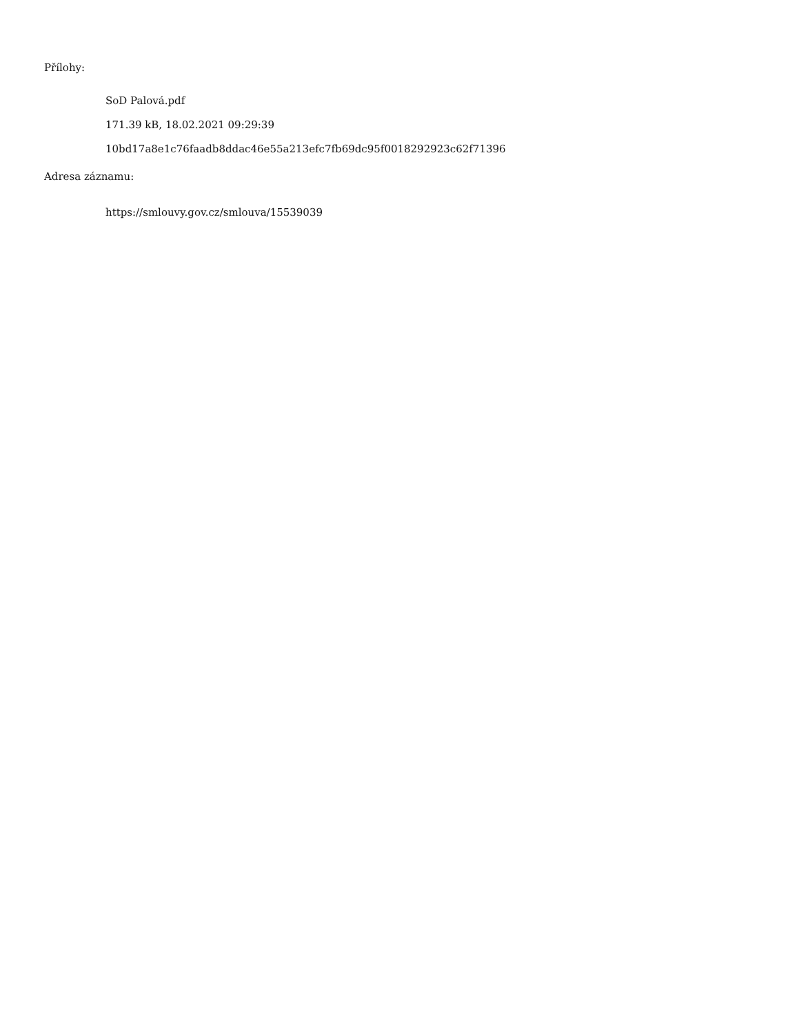Přílohy:
SoD Palová.pdf
171.39 kB, 18.02.2021 09:29:39
10bd17a8e1c76faadb8ddac46e55a213efc7fb69dc95f0018292923c62f71396
Adresa záznamu:
https://smlouvy.gov.cz/smlouva/15539039